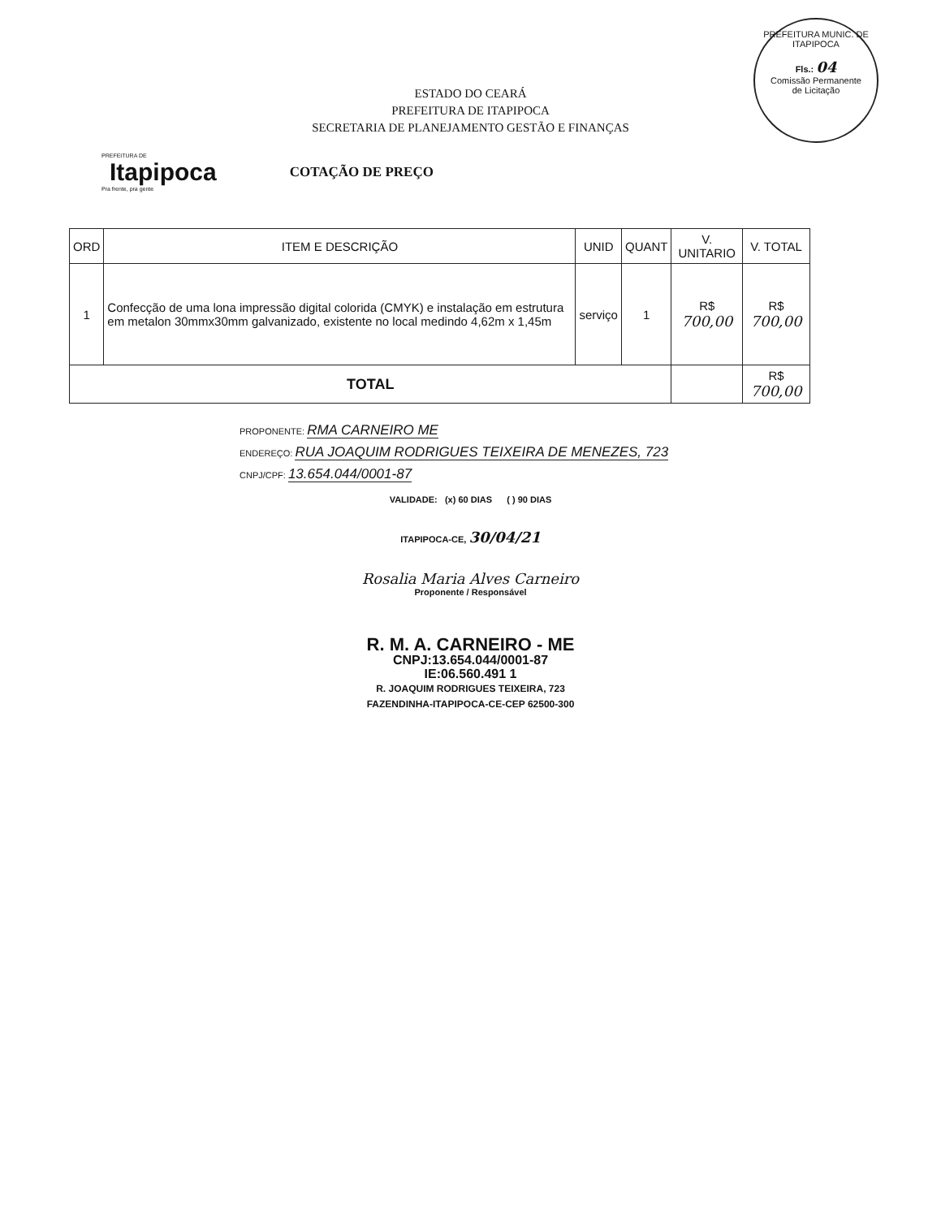PREFEITURA MUNIC. DE ITAPIPOCA
Fls.: 04
Comissão Permanente
de Licitação
ESTADO DO CEARÁ
PREFEITURA DE ITAPIPOCA
SECRETARIA DE PLANEJAMENTO GESTÃO E FINANÇAS
PREFEITURA DE
Itapipoca
Pra frente, pra gente
COTAÇÃO DE PREÇO
| ORD | ITEM E DESCRIÇÃO | UNID | QUANT | V. UNITARIO | V. TOTAL |
| --- | --- | --- | --- | --- | --- |
| 1 | Confecção de uma lona impressão digital colorida (CMYK) e instalação em estrutura em metalon 30mmx30mm galvanizado, existente no local medindo 4,62m x 1,45m | serviço | 1 | R$ 700,00 | R$ 700,00 |
| TOTAL | | | | | R$ 700,00 |
PROPONENTE: RMA CARNEIRO ME
ENDEREÇO: RUA JOAQUIM RODRIGUES TEIXEIRA DE MENEZES, 723
CNPJ/CPF: 13.654.044/0001-87
VALIDADE: (x) 60 DIAS ( ) 90 DIAS
ITAPIPOCA-CE, 30/04/21
Rosalia Maria Alves Carneiro
Proponente / Responsável
R. M. A. CARNEIRO - ME
CNPJ:13.654.044/0001-87
IE:06.560.491 1
R. JOAQUIM RODRIGUES TEIXEIRA, 723
FAZENDINHA-ITAPIPOCA-CE-CEP 62500-300